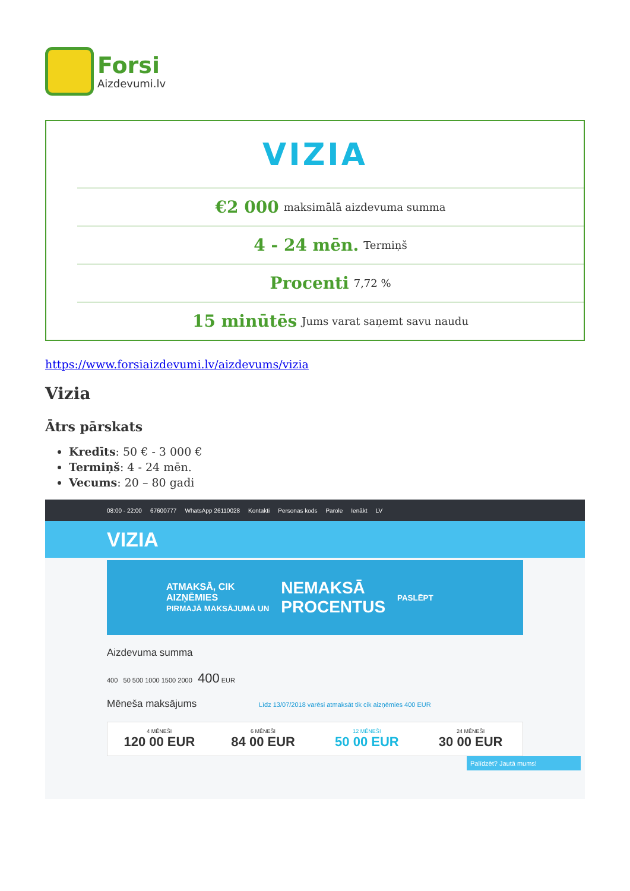Forsi
Aizdevumi.lv
VIZIA
€2 000 maksimālā aizdevuma summa
4 - 24 mēn. Termiņš
Procenti 7,72 %
15 minūtēs Jums varat saņemt savu naudu
https://www.forsiaizdevumi.lv/aizdevums/vizia
Vizia
Ātrs pārskats
Kredīts: 50 € - 3 000 €
Termiņš: 4 - 24 mēn.
Vecums: 20 – 80 gadi
08:00 - 22:00 67600777 WhatsApp 26110028 Kontakti Personas kods Parole Ienākt LV
VIZIA
ATMAKSĀ, CIK
AIZŅĒMIES
PIRMAJĀ MAKSĀJUMĀ UN
NEMAKSĀ
PROCENTUS
PASLĒPT
Aizdevuma summa
400 50 500 1000 1500 2000 400 EUR
Mēneša maksājums Līdz 13/07/2018 varēsi atmaksāt tik cik aizņēmies 400 EUR
4 MĒNEŠI
120 00 EUR
6 MĒNEŠI
84 00 EUR
12 MĒNEŠI
50 00 EUR
24 MĒNEŠI
30 00 EUR
Palīdzēt? Jautā mums!